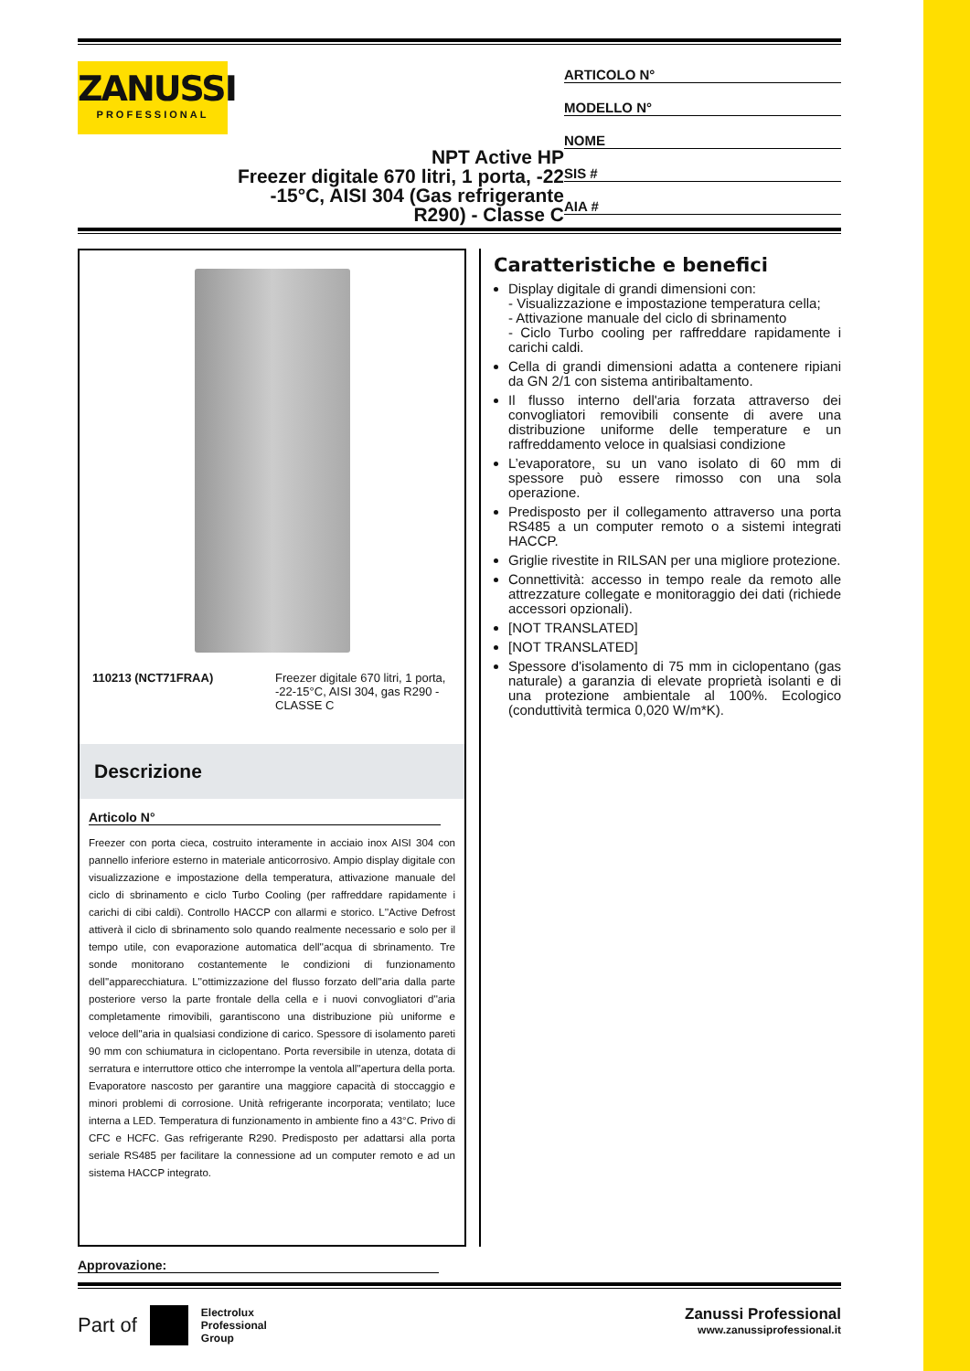ZANUSSI
PROFESSIONAL
NPT Active HP
Freezer digitale 670 litri, 1 porta, -22 -15°C, AISI 304 (Gas refrigerante R290) - Classe C
ARTICOLO N°
MODELLO N°
NOME
SIS #
AIA #
110213 (NCT71FRAA) Freezer digitale 670 litri, 1 porta, -22-15°C, AISI 304, gas R290 - CLASSE C
Descrizione
Articolo N°
Freezer con porta cieca, costruito interamente in acciaio inox AISI 304 con pannello inferiore esterno in materiale anticorrosivo. Ampio display digitale con visualizzazione e impostazione della temperatura, attivazione manuale del ciclo di sbrinamento e ciclo Turbo Cooling (per raffreddare rapidamente i carichi di cibi caldi). Controllo HACCP con allarmi e storico. L''Active Defrost attiverà il ciclo di sbrinamento solo quando realmente necessario e solo per il tempo utile, con evaporazione automatica dell''acqua di sbrinamento. Tre sonde monitorano costantemente le condizioni di funzionamento dell''apparecchiatura. L''ottimizzazione del flusso forzato dell''aria dalla parte posteriore verso la parte frontale della cella e i nuovi convogliatori d''aria completamente rimovibili, garantiscono una distribuzione più uniforme e veloce dell''aria in qualsiasi condizione di carico. Spessore di isolamento pareti 90 mm con schiumatura in ciclopentano. Porta reversibile in utenza, dotata di serratura e interruttore ottico che interrompe la ventola all''apertura della porta. Evaporatore nascosto per garantire una maggiore capacità di stoccaggio e minori problemi di corrosione. Unità refrigerante incorporata; ventilato; luce interna a LED. Temperatura di funzionamento in ambiente fino a 43°C. Privo di CFC e HCFC. Gas refrigerante R290. Predisposto per adattarsi alla porta seriale RS485 per facilitare la connessione ad un computer remoto e ad un sistema HACCP integrato.
Caratteristiche e benefici
Display digitale di grandi dimensioni con:
- Visualizzazione e impostazione temperatura cella;
- Attivazione manuale del ciclo di sbrinamento
- Ciclo Turbo cooling per raffreddare rapidamente i carichi caldi.
Cella di grandi dimensioni adatta a contenere ripiani da GN 2/1 con sistema antiribaltamento.
Il flusso interno dell'aria forzata attraverso dei convogliatori removibili consente di avere una distribuzione uniforme delle temperature e un raffreddamento veloce in qualsiasi condizione
L’evaporatore, su un vano isolato di 60 mm di spessore può essere rimosso con una sola operazione.
Predisposto per il collegamento attraverso una porta RS485 a un computer remoto o a sistemi integrati HACCP.
Griglie rivestite in RILSAN per una migliore protezione.
Connettività: accesso in tempo reale da remoto alle attrezzature collegate e monitoraggio dei dati (richiede accessori opzionali).
[NOT TRANSLATED]
[NOT TRANSLATED]
Spessore d'isolamento di 75 mm in ciclopentano (gas naturale) a garanzia di elevate proprietà isolanti e di una protezione ambientale al 100%. Ecologico (conduttività termica 0,020 W/m*K).
Approvazione:
Part of Electrolux
Professional
Group
Zanussi Professional
www.zanussiprofessional.it